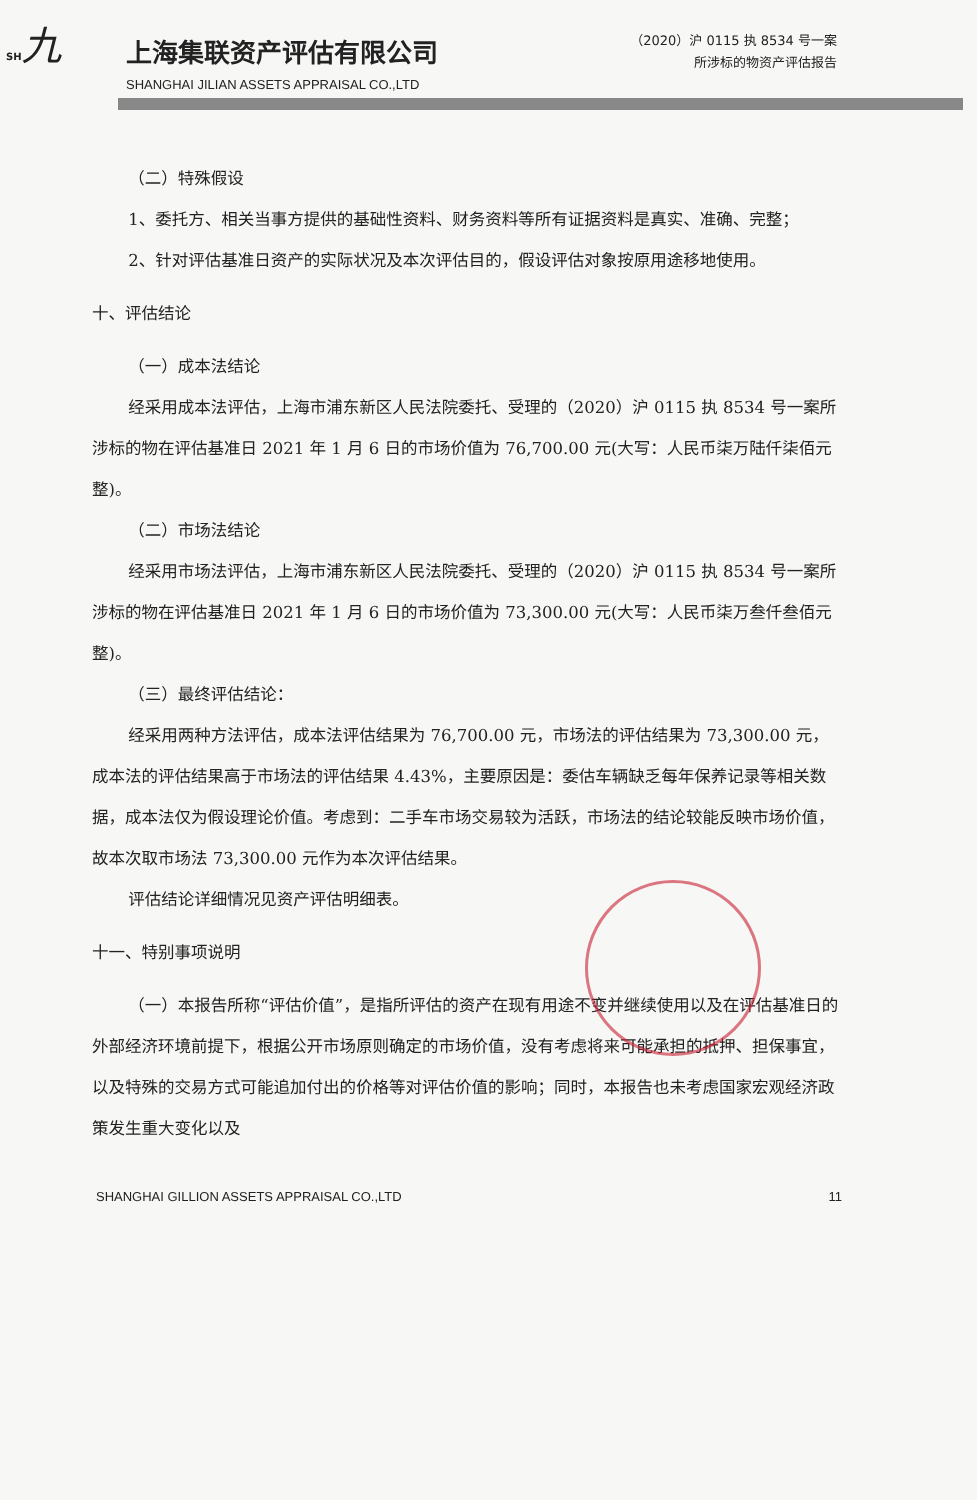SH九
上海集联资产评估有限公司
SHANGHAI JILIAN ASSETS APPRAISAL CO.,LTD
（2020）沪 0115 执 8534 号一案
所涉标的物资产评估报告
（二）特殊假设
1、委托方、相关当事方提供的基础性资料、财务资料等所有证据资料是真实、准确、完整；
2、针对评估基准日资产的实际状况及本次评估目的，假设评估对象按原用途移地使用。
十、评估结论
（一）成本法结论
经采用成本法评估，上海市浦东新区人民法院委托、受理的（2020）沪 0115 执 8534 号一案所涉标的物在评估基准日 2021 年 1 月 6 日的市场价值为 76,700.00 元(大写：人民币柒万陆仟柒佰元整)。
（二）市场法结论
经采用市场法评估，上海市浦东新区人民法院委托、受理的（2020）沪 0115 执 8534 号一案所涉标的物在评估基准日 2021 年 1 月 6 日的市场价值为 73,300.00 元(大写：人民币柒万叁仟叁佰元整)。
（三）最终评估结论：
经采用两种方法评估，成本法评估结果为 76,700.00 元，市场法的评估结果为 73,300.00 元，成本法的评估结果高于市场法的评估结果 4.43%，主要原因是：委估车辆缺乏每年保养记录等相关数据，成本法仅为假设理论价值。考虑到：二手车市场交易较为活跃，市场法的结论较能反映市场价值，故本次取市场法 73,300.00 元作为本次评估结果。
评估结论详细情况见资产评估明细表。
十一、特别事项说明
（一）本报告所称“评估价值”，是指所评估的资产在现有用途不变并继续使用以及在评估基准日的外部经济环境前提下，根据公开市场原则确定的市场价值，没有考虑将来可能承担的抵押、担保事宜，以及特殊的交易方式可能追加付出的价格等对评估价值的影响；同时，本报告也未考虑国家宏观经济政策发生重大变化以及
SHANGHAI GILLION ASSETS APPRAISAL CO.,LTD 11